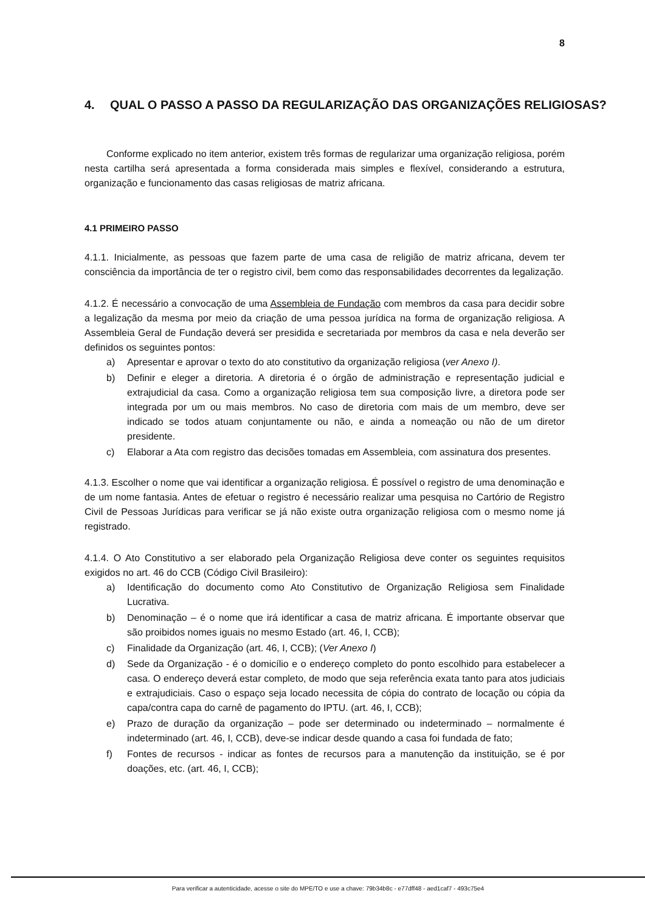8
4. QUAL O PASSO A PASSO DA REGULARIZAÇÃO DAS ORGANIZAÇÕES RELIGIOSAS?
Conforme explicado no item anterior, existem três formas de regularizar uma organização religiosa, porém nesta cartilha será apresentada a forma considerada mais simples e flexível, considerando a estrutura, organização e funcionamento das casas religiosas de matriz africana.
4.1 PRIMEIRO PASSO
4.1.1. Inicialmente, as pessoas que fazem parte de uma casa de religião de matriz africana, devem ter consciência da importância de ter o registro civil, bem como das responsabilidades decorrentes da legalização.
4.1.2. É necessário a convocação de uma Assembleia de Fundação com membros da casa para decidir sobre a legalização da mesma por meio da criação de uma pessoa jurídica na forma de organização religiosa. A Assembleia Geral de Fundação deverá ser presidida e secretariada por membros da casa e nela deverão ser definidos os seguintes pontos:
a) Apresentar e aprovar o texto do ato constitutivo da organização religiosa (ver Anexo I).
b) Definir e eleger a diretoria. A diretoria é o órgão de administração e representação judicial e extrajudicial da casa. Como a organização religiosa tem sua composição livre, a diretora pode ser integrada por um ou mais membros. No caso de diretoria com mais de um membro, deve ser indicado se todos atuam conjuntamente ou não, e ainda a nomeação ou não de um diretor presidente.
c) Elaborar a Ata com registro das decisões tomadas em Assembleia, com assinatura dos presentes.
4.1.3. Escolher o nome que vai identificar a organização religiosa. É possível o registro de uma denominação e de um nome fantasia. Antes de efetuar o registro é necessário realizar uma pesquisa no Cartório de Registro Civil de Pessoas Jurídicas para verificar se já não existe outra organização religiosa com o mesmo nome já registrado.
4.1.4. O Ato Constitutivo a ser elaborado pela Organização Religiosa deve conter os seguintes requisitos exigidos no art. 46 do CCB (Código Civil Brasileiro):
a) Identificação do documento como Ato Constitutivo de Organização Religiosa sem Finalidade Lucrativa.
b) Denominação – é o nome que irá identificar a casa de matriz africana. É importante observar que são proibidos nomes iguais no mesmo Estado (art. 46, I, CCB);
c) Finalidade da Organização (art. 46, I, CCB); (Ver Anexo I)
d) Sede da Organização - é o domicílio e o endereço completo do ponto escolhido para estabelecer a casa. O endereço deverá estar completo, de modo que seja referência exata tanto para atos judiciais e extrajudiciais. Caso o espaço seja locado necessita de cópia do contrato de locação ou cópia da capa/contra capa do carnê de pagamento do IPTU. (art. 46, I, CCB);
e) Prazo de duração da organização – pode ser determinado ou indeterminado – normalmente é indeterminado (art. 46, I, CCB), deve-se indicar desde quando a casa foi fundada de fato;
f) Fontes de recursos - indicar as fontes de recursos para a manutenção da instituição, se é por doações, etc. (art. 46, I, CCB);
Para verificar a autenticidade, acesse o site do MPE/TO e use a chave: 79b34b8c - e77dff48 - aed1caf7 - 493c75e4